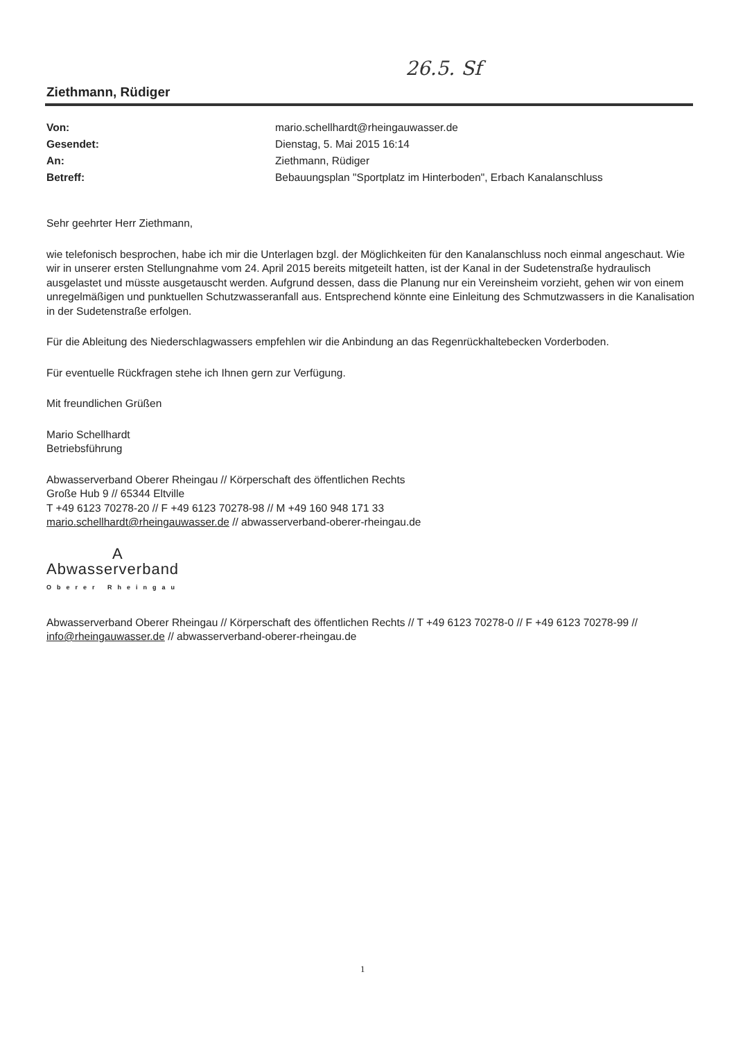26.5. Sf
Ziethmann, Rüdiger
| Von: | mario.schellhardt@rheingauwasser.de |
| Gesendet: | Dienstag, 5. Mai 2015 16:14 |
| An: | Ziethmann, Rüdiger |
| Betreff: | Bebauungsplan "Sportplatz im Hinterboden", Erbach Kanalanschluss |
Sehr geehrter Herr Ziethmann,
wie telefonisch besprochen, habe ich mir die Unterlagen bzgl. der Möglichkeiten für den Kanalanschluss noch einmal angeschaut. Wie wir in unserer ersten Stellungnahme vom 24. April 2015 bereits mitgeteilt hatten, ist der Kanal in der Sudetenstraße hydraulisch ausgelastet und müsste ausgetauscht werden. Aufgrund dessen, dass die Planung nur ein Vereinsheim vorzieht, gehen wir von einem unregelmäßigen und punktuellen Schutzwasseranfall aus. Entsprechend könnte eine Einleitung des Schmutzwassers in die Kanalisation in der Sudetenstraße erfolgen.
Für die Ableitung des Niederschlagwassers empfehlen wir die Anbindung an das Regenrückhaltebecken Vorderboden.
Für eventuelle Rückfragen stehe ich Ihnen gern zur Verfügung.
Mit freundlichen Grüßen
Mario Schellhardt
Betriebsführung
Abwasserverband Oberer Rheingau // Körperschaft des öffentlichen Rechts
Große Hub 9 // 65344 Eltville
T +49 6123 70278-20 // F +49 6123 70278-98 // M +49 160 948 171 33
mario.schellhardt@rheingauwasser.de // abwasserverband-oberer-rheingau.de
A
Abwasserverband
Oberer Rheingau
Abwasserverband Oberer Rheingau // Körperschaft des öffentlichen Rechts // T +49 6123 70278-0 // F +49 6123 70278-99 // info@rheingauwasser.de // abwasserverband-oberer-rheingau.de
1